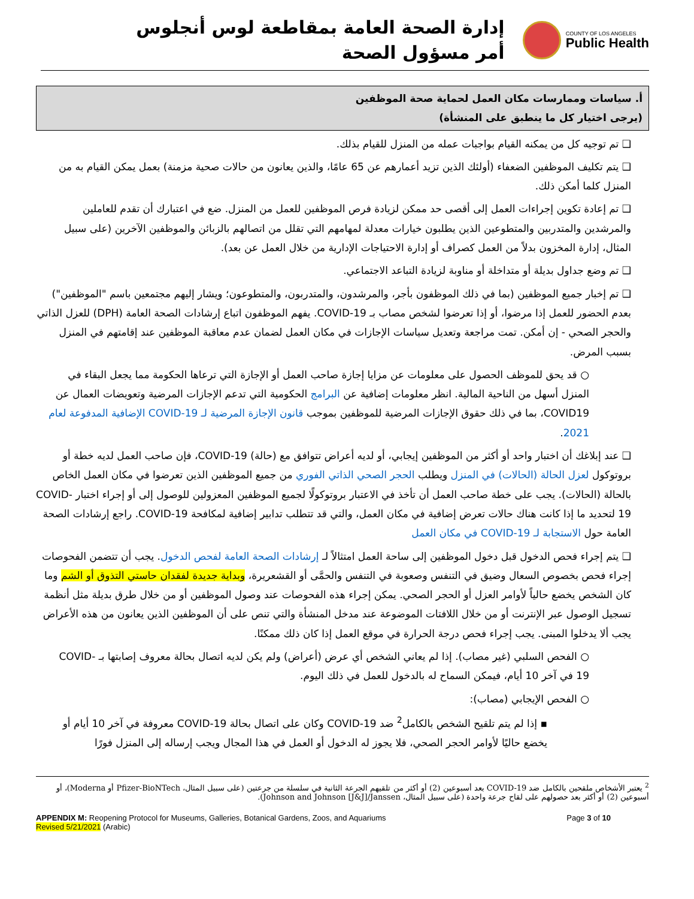COUNTY OF LOS ANGELES
Public Health
إدارة الصحة العامة بمقاطعة لوس أنجلوس
أمر مسؤول الصحة
أ. سياسات وممارسات مكان العمل لحماية صحة الموظفين
(يرجى اختيار كل ما ينطبق على المنشأة)
❑ تم توجيه كل من يمكنه القيام بواجبات عمله من المنزل للقيام بذلك.
❑ يتم تكليف الموظفين الضعفاء (أولئك الذين تزيد أعمارهم عن 65 عامًا، والذين يعانون من حالات صحية مزمنة) بعمل يمكن القيام به من المنزل كلما أمكن ذلك.
❑ تم إعادة تكوين إجراءات العمل إلى أقصى حد ممكن لزيادة فرص الموظفين للعمل من المنزل. ضع في اعتبارك أن تقدم للعاملين والمرشدين والمتدربين والمتطوعين الذين يطلبون خيارات معدلة لمهامهم التي تقلل من اتصالهم بالزبائن والموظفين الآخرين (على سبيل المثال، إدارة المخزون بدلاً من العمل كصراف أو إدارة الاحتياجات الإدارية من خلال العمل عن بعد).
❑ تم وضع جداول بديلة أو متداخلة أو مناوبة لزيادة التباعد الاجتماعي.
❑ تم إخبار جميع الموظفين (بما في ذلك الموظفون بأجر، والمرشدون، والمتدربون، والمتطوعون؛ ويشار إليهم مجتمعين باسم "الموظفين") بعدم الحضور للعمل إذا مرضوا، أو إذا تعرضوا لشخص مصاب بـ COVID-19. يفهم الموظفون اتباع إرشادات الصحة العامة (DPH) للعزل الذاتي والحجر الصحي - إن أمكن. تمت مراجعة وتعديل سياسات الإجازات في مكان العمل لضمان عدم معاقبة الموظفين عند إقامتهم في المنزل بسبب المرض.
○ قد يحق للموظف الحصول على معلومات عن مزايا إجازة صاحب العمل أو الإجازة التي ترعاها الحكومة مما يجعل البقاء في المنزل أسهل من الناحية المالية. انظر معلومات إضافية عن البرامج الحكومية التي تدعم الإجازات المرضية وتعويضات العمال عن COVID19، بما في ذلك حقوق الإجازات المرضية للموظفين بموجب قانون الإجازة المرضية لـ COVID-19 الإضافية المدفوعة لعام 2021.
❑ عند إبلاغك أن اختبار واحد أو أكثر من الموظفين إيجابي، أو لديه أعراض تتوافق مع (حالة) COVID-19، فإن صاحب العمل لديه خطة أو بروتوكول لعزل الحالة (الحالات) في المنزل ويطلب الحجر الصحي الذاتي الفوري من جميع الموظفين الذين تعرضوا في مكان العمل الخاص بالحالة (الحالات). يجب على خطة صاحب العمل أن تأخذ في الاعتبار بروتوكولًا لجميع الموظفين المعزولين للوصول إلى أو إجراء اختبار COVID-19 لتحديد ما إذا كانت هناك حالات تعرض إضافية في مكان العمل، والتي قد تتطلب تدابير إضافية لمكافحة COVID-19. راجع إرشادات الصحة العامة حول الاستجابة لـ COVID-19 في مكان العمل
❑ يتم إجراء فحص الدخول قبل دخول الموظفين إلى ساحة العمل امتثالاً لـ إرشادات الصحة العامة لفحص الدخول. يجب أن تتضمن الفحوصات إجراء فحص بخصوص السعال وضيق في التنفس وصعوبة في التنفس والحمَّى أو القشعريرة، وبداية جديدة لفقدان حاستي التذوق أو الشم وما كان الشخص يخضع حالياً لأوامر العزل أو الحجر الصحي. يمكن إجراء هذه الفحوصات عند وصول الموظفين أو من خلال طرق بديلة مثل أنظمة تسجيل الوصول عبر الإنترنت أو من خلال اللافتات الموضوعة عند مدخل المنشأة والتي تنص على أن الموظفين الذين يعانون من هذه الأعراض يجب ألا يدخلوا المبنى. يجب إجراء فحص درجة الحرارة في موقع العمل إذا كان ذلك ممكنًا.
○ الفحص السلبي (غير مصاب). إذا لم يعاني الشخص أي عرض (أعراض) ولم يكن لديه اتصال بحالة معروف إصابتها بـ COVID-19 في آخر 10 أيام، فيمكن السماح له بالدخول للعمل في ذلك اليوم.
○ الفحص الإيجابي (مصاب):
▪ إذا لم يتم تلقيح الشخص بالكامل<sup>2</sup> ضد COVID-19 وكان على اتصال بحالة COVID-19 معروفة في آخر 10 أيام أو يخضع حاليًا لأوامر الحجر الصحي، فلا يجوز له الدخول أو العمل في هذا المجال ويجب إرساله إلى المنزل فورًا
<sup>2</sup> يعتبر الأشخاص ملقحين بالكامل ضد COVID-19 بعد أسبوعين (2) أو أكثر من تلقيهم الجرعة الثانية في سلسلة من جرعتين (على سبيل المثال، Pfizer-BioNTech أو Moderna)، أو أسبوعين (2) أو أكثر بعد حصولهم على لقاح جرعة واحدة (على سبيل المثال، Johnson and Johnson [J&J]/Janssen).
APPENDIX M: Reopening Protocol for Museums, Galleries, Botanical Gardens, Zoos, and Aquariums
Revised 5/21/2021 (Arabic)
Page 3 of 10